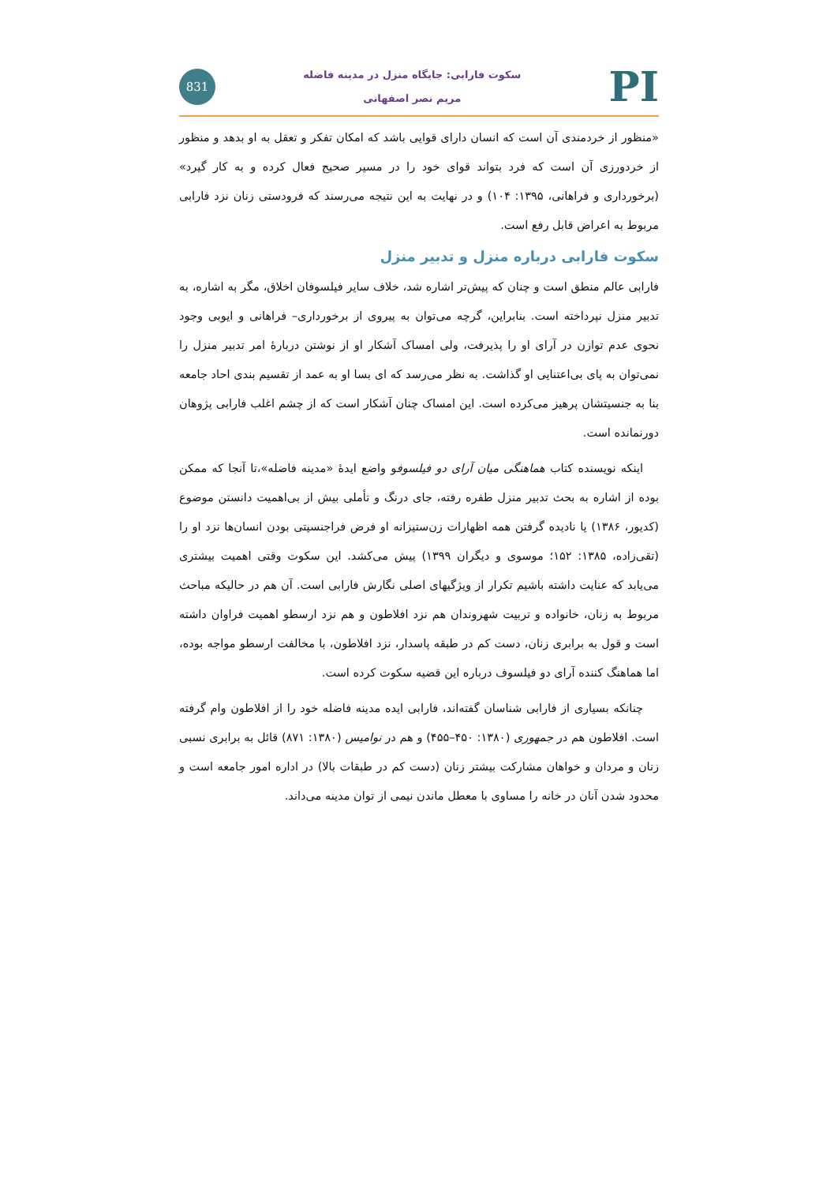PI
سکوت فارابی: جایگاه منزل در مدینه فاضله
مریم نصر اصفهانی
831
«منظور از خردمندی آن است که انسان دارای قوایی باشد که امکان تفکر و تعقل به او بدهد و منظور از خردورزی آن است که فرد بتواند قوای خود را در مسیر صحیح فعال کرده و به کار گیرد» (برخورداری و فراهانی، ۱۳۹۵: ۱۰۴) و در نهایت به این نتیجه می‌رسند که فرودستی زنان نزد فارابی مربوط به اعراض قابل رفع است.
سکوت فارابی درباره منزل و تدبیر منزل
فارابی عالم منطق است و چنان که پیش‌تر اشاره شد، خلاف سایر فیلسوفان اخلاق، مگر به اشاره، به تدبیر منزل نپرداخته است. بنابراین، گرچه می‌توان به پیروی از برخورداری– فراهانی و ایوبی وجود نحوی عدم توازن در آرای او را پذیرفت، ولی امساک آشکار او از نوشتن دربارهٔ امر تدبیر منزل را نمی‌توان به پای بی‌اعتنایی او گذاشت. به نظر می‌رسد که ای بسا او به عمد از تقسیم بندی احاد جامعه بنا به جنسیتشان پرهیز می‌کرده است. این امساک چنان آشکار است که از چشم اغلب فارابی پژوهان دورنمانده است.
اینکه نویسنده کتاب هماهنگی میان آرای دو فیلسوفو واضع ایدهٔ «مدینه فاضله»،تا آنجا که ممکن بوده از اشاره به بحث تدبیر منزل طفره رفته، جای درنگ و تأملی بیش از بی‌اهمیت دانستن موضوع (کدیور، ۱۳۸۶) یا نادیده گرفتن همه اظهارات زن‌ستیزانه او فرض فراجنسیتی بودن انسان‌ها نزد او را (تقی‌زاده، ۱۳۸۵: ۱۵۲؛ موسوی و دیگران ۱۳۹۹) پیش می‌کشد. این سکوت وقتی اهمیت بیشتری می‌یابد که عنایت داشته باشیم تکرار از ویژگیهای اصلی نگارش فارابی است. آن هم در حالیکه مباحث مربوط به زنان، خانواده و تربیت شهروندان هم نزد افلاطون و هم نزد ارسطو اهمیت فراوان داشته است و قول به برابری زنان، دست کم در طبقه پاسدار، نزد افلاطون، با مخالفت ارسطو مواجه بوده، اما هماهنگ کننده آرای دو فیلسوف درباره این قضیه سکوت کرده است.
چنانکه بسیاری از فارابی شناسان گفته‌اند، فارابی ایده مدینه فاضله خود را از افلاطون وام گرفته است. افلاطون هم در جمهوری (۱۳۸۰: ۴۵۰–۴۵۵) و هم در نوامیس (۱۳۸۰: ۸۷۱) قائل به برابری نسبی زنان و مردان و خواهان مشارکت بیشتر زنان (دست کم در طبقات بالا) در اداره امور جامعه است و محدود شدن آنان در خانه را مساوی با معطل ماندن نیمی از توان مدینه می‌داند.